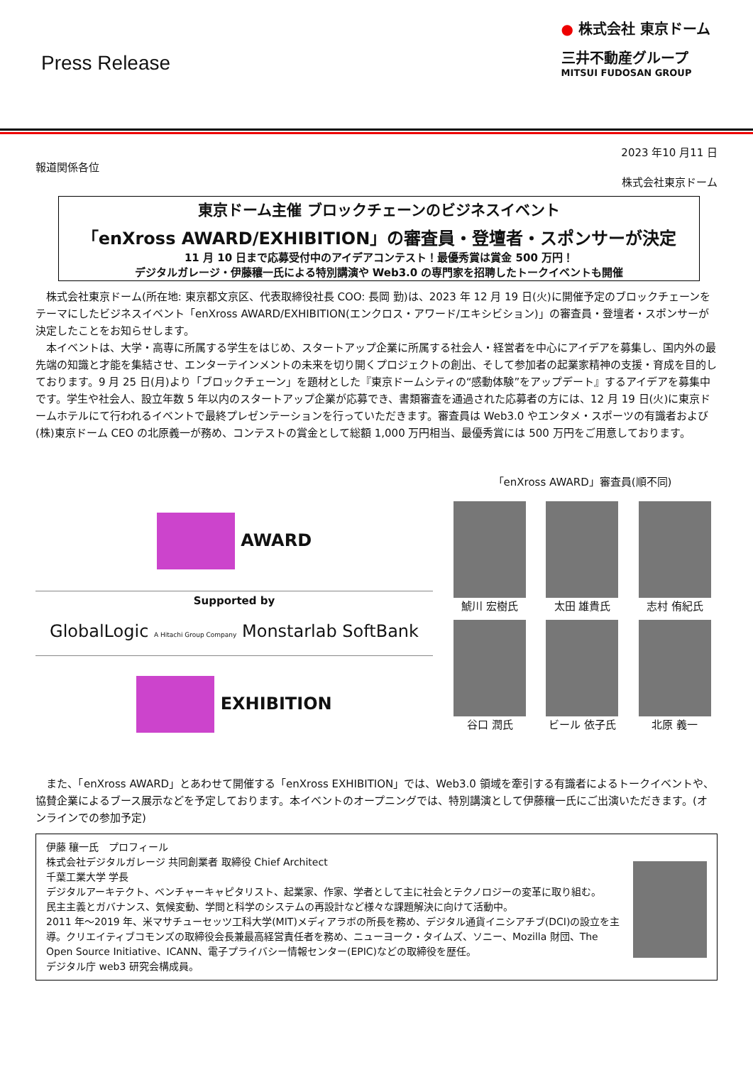Press Release
● 株式会社 東京ドーム
三井不動産グループ
MITSUI FUDOSAN GROUP
2023 年10 月11 日
報道関係各位
株式会社東京ドーム
東京ドーム主催 ブロックチェーンのビジネスイベント
「enXross AWARD/EXHIBITION」の審査員・登壇者・スポンサーが決定
11 月 10 日まで応募受付中のアイデアコンテスト！最優秀賞は賞金 500 万円！
デジタルガレージ・伊藤穰一氏による特別講演や Web3.0 の専門家を招聘したトークイベントも開催
　株式会社東京ドーム(所在地: 東京都文京区、代表取締役社長 COO: 長岡 勤)は、2023 年 12 月 19 日(火)に開催予定のブロックチェーンをテーマにしたビジネスイベント「enXross AWARD/EXHIBITION(エンクロス・アワード/エキシビション)」の審査員・登壇者・スポンサーが決定したことをお知らせします。
　本イベントは、大学・高専に所属する学生をはじめ、スタートアップ企業に所属する社会人・経営者を中心にアイデアを募集し、国内外の最先端の知識と才能を集結させ、エンターテインメントの未来を切り開くプロジェクトの創出、そして参加者の起業家精神の支援・育成を目的しております。9 月 25 日(月)より「ブロックチェーン」を題材とした『東京ドームシティの“感動体験”をアップデート』するアイデアを募集中です。学生や社会人、設立年数 5 年以内のスタートアップ企業が応募でき、書類審査を通過された応募者の方には、12 月 19 日(火)に東京ドームホテルにて行われるイベントで最終プレゼンテーションを行っていただきます。審査員は Web3.0 やエンタメ・スポーツの有識者および(株)東京ドーム CEO の北原義一が務め、コンテストの賞金として総額 1,000 万円相当、最優秀賞には 500 万円をご用意しております。
AWARD
Supported by
GlobalLogic A Hitachi Group Company Monstarlab SoftBank
EXHIBITION
「enXross AWARD」審査員(順不同)
鯱川 宏樹氏
太田 雄貴氏
志村 侑紀氏
谷口 潤氏
ビール 依子氏
北原 義一
　また、「enXross AWARD」とあわせて開催する「enXross EXHIBITION」では、Web3.0 領域を牽引する有識者によるトークイベントや、協賛企業によるブース展示などを予定しております。本イベントのオープニングでは、特別講演として伊藤穰一氏にご出演いただきます。(オンラインでの参加予定)
伊藤 穰一氏　プロフィール
株式会社デジタルガレージ 共同創業者 取締役 Chief Architect
千葉工業大学 学長
デジタルアーキテクト、ベンチャーキャピタリスト、起業家、作家、学者として主に社会とテクノロジーの変革に取り組む。
民主主義とガバナンス、気候変動、学問と科学のシステムの再設計など様々な課題解決に向けて活動中。
2011 年～2019 年、米マサチューセッツ工科大学(MIT)メディアラボの所長を務め、デジタル通貨イニシアチブ(DCI)の設立を主導。クリエイティブコモンズの取締役会長兼最高経営責任者を務め、ニューヨーク・タイムズ、ソニー、Mozilla 財団、The Open Source Initiative、ICANN、電子プライバシー情報センター(EPIC)などの取締役を歴任。
デジタル庁 web3 研究会構成員。